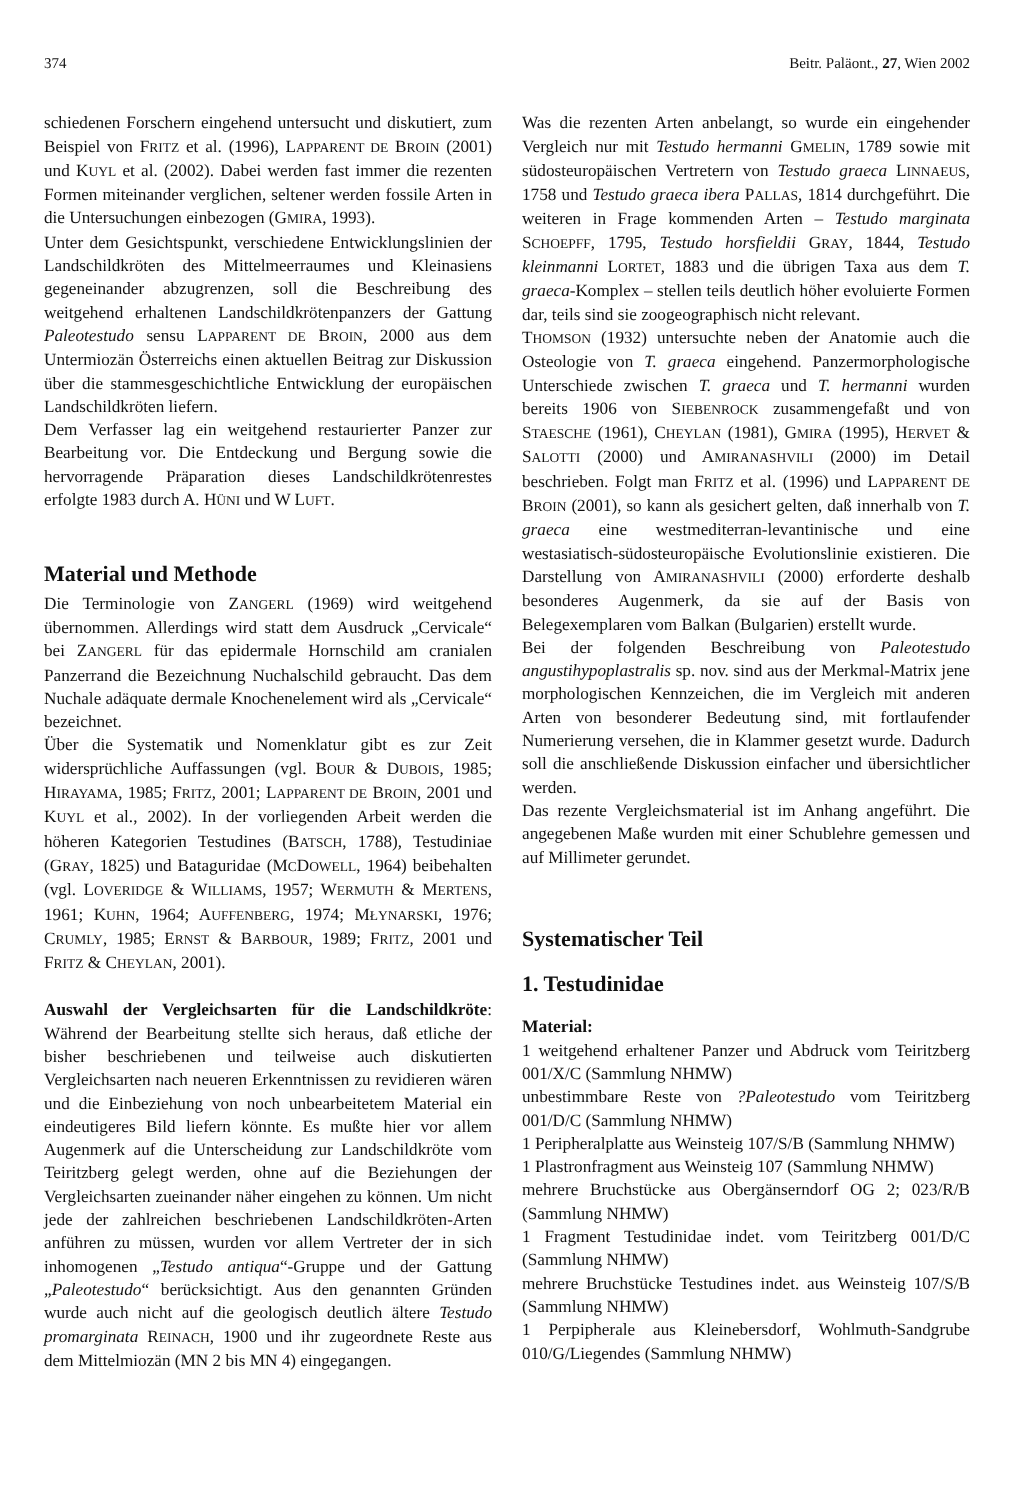374 Beitr. Paläont., 27, Wien 2002
schiedenen Forschern eingehend untersucht und diskutiert, zum Beispiel von FRITZ et al. (1996), LAPPARENT DE BROIN (2001) und KUYL et al. (2002). Dabei werden fast immer die rezenten Formen miteinander verglichen, seltener werden fossile Arten in die Untersuchungen einbezogen (GMIRA, 1993).
Unter dem Gesichtspunkt, verschiedene Entwicklungslinien der Landschildkröten des Mittelmeerraumes und Kleinasiens gegeneinander abzugrenzen, soll die Beschreibung des weitgehend erhaltenen Landschildkrötenpanzers der Gattung Paleotestudo sensu LAPPARENT DE BROIN, 2000 aus dem Untermiozän Österreichs einen aktuellen Beitrag zur Diskussion über die stammesgeschichtliche Entwicklung der europäischen Landschildkröten liefern.
Dem Verfasser lag ein weitgehend restaurierter Panzer zur Bearbeitung vor. Die Entdeckung und Bergung sowie die hervorragende Präparation dieses Landschildkrötenrestes erfolgte 1983 durch A. HÜNI und W LUFT.
Material und Methode
Die Terminologie von ZANGERL (1969) wird weitgehend übernommen. Allerdings wird statt dem Ausdruck „Cervicale“ bei ZANGERL für das epidermale Hornschild am cranialen Panzerrand die Bezeichnung Nuchalschild gebraucht. Das dem Nuchale adäquate dermale Knochenelement wird als „Cervicale“ bezeichnet.
Über die Systematik und Nomenklatur gibt es zur Zeit widersprüchliche Auffassungen (vgl. BOUR & DUBOIS, 1985; HIRAYAMA, 1985; FRITZ, 2001; LAPPARENT DE BROIN, 2001 und KUYL et al., 2002). In der vorliegenden Arbeit werden die höheren Kategorien Testudines (BATSCH, 1788), Testudiniae (GRAY, 1825) und Bataguridae (MCDOWELL, 1964) beibehalten (vgl. LOVERIDGE & WILLIAMS, 1957; WERMUTH & MERTENS, 1961; KUHN, 1964; AUFFENBERG, 1974; MŁYNARSKI, 1976; CRUMLY, 1985; ERNST & BARBOUR, 1989; FRITZ, 2001 und FRITZ & CHEYLAN, 2001).
Auswahl der Vergleichsarten für die Landschildkröte: Während der Bearbeitung stellte sich heraus, daß etliche der bisher beschriebenen und teilweise auch diskutierten Vergleichsarten nach neueren Erkenntnissen zu revidieren wären und die Einbeziehung von noch unbearbeitetem Material ein eindeutigeres Bild liefern könnte. Es mußte hier vor allem Augenmerk auf die Unterscheidung zur Landschildkröte vom Teiritzberg gelegt werden, ohne auf die Beziehungen der Vergleichsarten zueinander näher eingehen zu können. Um nicht jede der zahlreichen beschriebenen Landschildkröten-Arten anführen zu müssen, wurden vor allem Vertreter der in sich inhomogenen „Testudo antiqua“-Gruppe und der Gattung „Paleotestudo“ berücksichtigt. Aus den genannten Gründen wurde auch nicht auf die geologisch deutlich ältere Testudo promarginata REINACH, 1900 und ihr zugeordnete Reste aus dem Mittelmiozän (MN 2 bis MN 4) eingegangen.
Was die rezenten Arten anbelangt, so wurde ein eingehender Vergleich nur mit Testudo hermanni GMELIN, 1789 sowie mit südosteuropäischen Vertretern von Testudo graeca LINNAEUS, 1758 und Testudo graeca ibera PALLAS, 1814 durchgeführt. Die weiteren in Frage kommenden Arten – Testudo marginata SCHOEPFF, 1795, Testudo horsfieldii GRAY, 1844, Testudo kleinmanni LORTET, 1883 und die übrigen Taxa aus dem T. graeca-Komplex – stellen teils deutlich höher evoluierte Formen dar, teils sind sie zoogeographisch nicht relevant.
THOMSON (1932) untersuchte neben der Anatomie auch die Osteologie von T. graeca eingehend. Panzermorphologische Unterschiede zwischen T. graeca und T. hermanni wurden bereits 1906 von SIEBENROCK zusammengefaßt und von STAESCHE (1961), CHEYLAN (1981), GMIRA (1995), HERVET & SALOTTI (2000) und AMIRANASHVILI (2000) im Detail beschrieben. Folgt man FRITZ et al. (1996) und LAPPARENT DE BROIN (2001), so kann als gesichert gelten, daß innerhalb von T. graeca eine westmediterran-levantinische und eine westasiatisch-südosteuropäische Evolutionslinie existieren. Die Darstellung von AMIRANASHVILI (2000) erforderte deshalb besonderes Augenmerk, da sie auf der Basis von Belegexemplaren vom Balkan (Bulgarien) erstellt wurde.
Bei der folgenden Beschreibung von Paleotestudo angustihypoplastralis sp. nov. sind aus der Merkmal-Matrix jene morphologischen Kennzeichen, die im Vergleich mit anderen Arten von besonderer Bedeutung sind, mit fortlaufender Numerierung versehen, die in Klammer gesetzt wurde. Dadurch soll die anschließende Diskussion einfacher und übersichtlicher werden.
Das rezente Vergleichsmaterial ist im Anhang angeführt. Die angegebenen Maße wurden mit einer Schublehre gemessen und auf Millimeter gerundet.
Systematischer Teil
1. Testudinidae
Material:
1 weitgehend erhaltener Panzer und Abdruck vom Teiritzberg 001/X/C (Sammlung NHMW)
unbestimmbare Reste von ?Paleotestudo vom Teiritzberg 001/D/C (Sammlung NHMW)
1 Peripheralplatte aus Weinsteig 107/S/B (Sammlung NHMW)
1 Plastronfragment aus Weinsteig 107 (Sammlung NHMW)
mehrere Bruchstücke aus Obergänserndorf OG 2; 023/R/B (Sammlung NHMW)
1 Fragment Testudinidae indet. vom Teiritzberg 001/D/C (Sammlung NHMW)
mehrere Bruchstücke Testudines indet. aus Weinsteig 107/S/B (Sammlung NHMW)
1 Perpipherale aus Kleinebersdorf, Wohlmuth-Sandgrube 010/G/Liegendes (Sammlung NHMW)